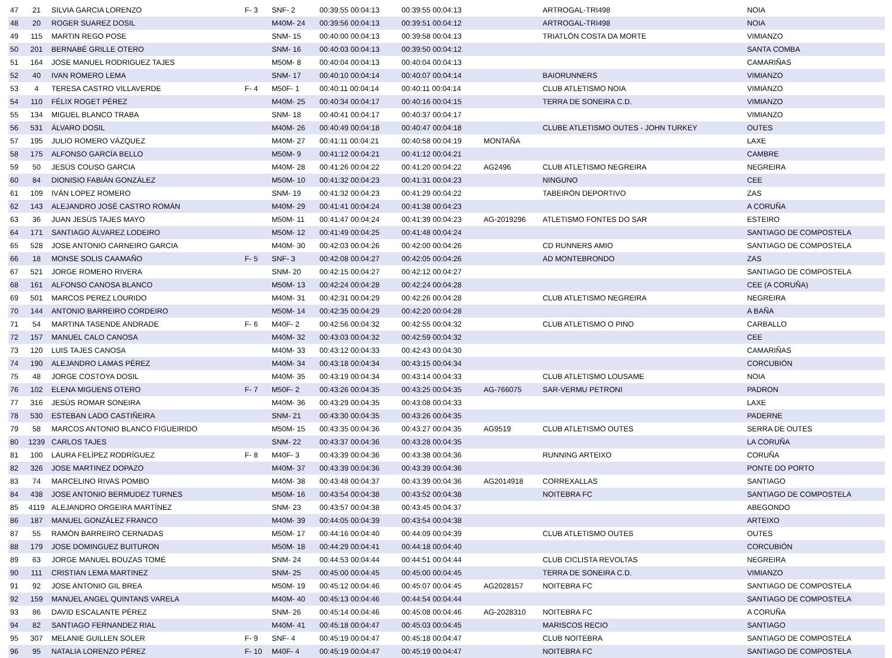| 47 | 21 | SILVIA GARCIA LORENZO | F- 3 | SNF- 2 | 00:39:55 00:04:13 | 00:39:55 00:04:13 | | ARTROGAL-TRI498 | NOIA |
| 48 | 20 | ROGER SUAREZ DOSIL | | M40M- 24 | 00:39:56 00:04:13 | 00:39:51 00:04:12 | | ARTROGAL-TRI498 | NOIA |
| 49 | 115 | MARTIN REGO POSE | | SNM- 15 | 00:40:00 00:04:13 | 00:39:58 00:04:13 | | TRIATLÓN COSTA DA MORTE | VIMIANZO |
| 50 | 201 | BERNABÉ GRILLE OTERO | | SNM- 16 | 00:40:03 00:04:13 | 00:39:50 00:04:12 | | | SANTA COMBA |
| 51 | 164 | JOSE MANUEL RODRIGUEZ TAJES | | M50M- 8 | 00:40:04 00:04:13 | 00:40:04 00:04:13 | | | CAMARIÑAS |
| 52 | 40 | IVAN ROMERO LEMA | | SNM- 17 | 00:40:10 00:04:14 | 00:40:07 00:04:14 | | BAIORUNNERS | VIMIANZO |
| 53 | 4 | TERESA CASTRO VILLAVERDE | F- 4 | M50F- 1 | 00:40:11 00:04:14 | 00:40:11 00:04:14 | | CLUB ATLETISMO NOIA | VIMIANZO |
| 54 | 110 | FÉLIX ROGET PÉREZ | | M40M- 25 | 00:40:34 00:04:17 | 00:40:16 00:04:15 | | TERRA DE SONEIRA C.D. | VIMIANZO |
| 55 | 134 | MIGUEL BLANCO TRABA | | SNM- 18 | 00:40:41 00:04:17 | 00:40:37 00:04:17 | | | VIMIANZO |
| 56 | 531 | ÁLVARO DOSIL | | M40M- 26 | 00:40:49 00:04:18 | 00:40:47 00:04:18 | | CLUBE ATLETISMO OUTES - JOHN TURKEY | OUTES |
| 57 | 195 | JULIO ROMERO VÁZQUEZ | | M40M- 27 | 00:41:11 00:04:21 | 00:40:58 00:04:19 | MONTAÑA | | LAXE |
| 58 | 175 | ALFONSO GARCÍA BELLO | | M50M- 9 | 00:41:12 00:04:21 | 00:41:12 00:04:21 | | | CAMBRE |
| 59 | 50 | JESÚS COUSO GARCIA | | M40M- 28 | 00:41:26 00:04:22 | 00:41:20 00:04:22 | AG2496 | CLUB ATLETISMO NEGREIRA | NEGREIRA |
| 60 | 84 | DIONISIO FABIÁN GONZÁLEZ | | M50M- 10 | 00:41:32 00:04:23 | 00:41:31 00:04:23 | | NINGUNO | CEE |
| 61 | 109 | IVÁN LOPEZ ROMERO | | SNM- 19 | 00:41:32 00:04:23 | 00:41:29 00:04:22 | | TABEIRÓN DEPORTIVO | ZAS |
| 62 | 143 | ALEJANDRO JOSÉ CASTRO ROMÁN | | M40M- 29 | 00:41:41 00:04:24 | 00:41:38 00:04:23 | | | A CORUÑA |
| 63 | 36 | JUAN JESÚS TAJES MAYO | | M50M- 11 | 00:41:47 00:04:24 | 00:41:39 00:04:23 | AG-2019296 | ATLETISMO FONTES DO SAR | ESTEIRO |
| 64 | 171 | SANTIAGO ÁLVAREZ LODEIRO | | M50M- 12 | 00:41:49 00:04:25 | 00:41:48 00:04:24 | | | SANTIAGO DE COMPOSTELA |
| 65 | 528 | JOSE ANTONIO CARNEIRO GARCIA | | M40M- 30 | 00:42:03 00:04:26 | 00:42:00 00:04:26 | | CD RUNNERS AMIO | SANTIAGO DE COMPOSTELA |
| 66 | 18 | MONSE SOLIS CAAMAÑO | F- 5 | SNF- 3 | 00:42:08 00:04:27 | 00:42:05 00:04:26 | | AD MONTEBRONDO | ZAS |
| 67 | 521 | JORGE ROMERO RIVERA | | SNM- 20 | 00:42:15 00:04:27 | 00:42:12 00:04:27 | | | SANTIAGO DE COMPOSTELA |
| 68 | 161 | ALFONSO CANOSA BLANCO | | M50M- 13 | 00:42:24 00:04:28 | 00:42:24 00:04:28 | | | CEE (A CORUÑA) |
| 69 | 501 | MARCOS PEREZ LOURIDO | | M40M- 31 | 00:42:31 00:04:29 | 00:42:26 00:04:28 | | CLUB ATLETISMO NEGREIRA | NEGREIRA |
| 70 | 144 | ANTONIO BARREIRO CORDEIRO | | M50M- 14 | 00:42:35 00:04:29 | 00:42:20 00:04:28 | | | A BAÑA |
| 71 | 54 | MARTINA TASENDE ANDRADE | F- 6 | M40F- 2 | 00:42:56 00:04:32 | 00:42:55 00:04:32 | | CLUB ATLETISMO O PINO | CARBALLO |
| 72 | 157 | MANUEL CALO CANOSA | | M40M- 32 | 00:43:03 00:04:32 | 00:42:59 00:04:32 | | | CEE |
| 73 | 120 | LUIS TAJES CANOSA | | M40M- 33 | 00:43:12 00:04:33 | 00:42:43 00:04:30 | | | CAMARIÑAS |
| 74 | 190 | ALEJANDRO LAMAS PÉREZ | | M40M- 34 | 00:43:18 00:04:34 | 00:43:15 00:04:34 | | | CORCUBIÓN |
| 75 | 48 | JORGE COSTOYA DOSIL | | M40M- 35 | 00:43:19 00:04:34 | 00:43:14 00:04:33 | | CLUB ATLETISMO LOUSAME | NOIA |
| 76 | 102 | ELENA MIGUENS OTERO | F- 7 | M50F- 2 | 00:43:26 00:04:35 | 00:43:25 00:04:35 | AG-766075 | SAR-VERMU PETRONI | PADRON |
| 77 | 316 | JESÚS ROMAR SONEIRA | | M40M- 36 | 00:43:29 00:04:35 | 00:43:08 00:04:33 | | | LAXE |
| 78 | 530 | ESTEBAN LADO CASTIÑEIRA | | SNM- 21 | 00:43:30 00:04:35 | 00:43:26 00:04:35 | | | PADERNE |
| 79 | 58 | MARCOS ANTONIO BLANCO FIGUEIRIDO | | M50M- 15 | 00:43:35 00:04:36 | 00:43:27 00:04:35 | AG9519 | CLUB ATLETISMO OUTES | SERRA DE OUTES |
| 80 | 1239 | CARLOS TAJES | | SNM- 22 | 00:43:37 00:04:36 | 00:43:28 00:04:35 | | | LA CORUÑA |
| 81 | 100 | LAURA FELÍPEZ RODRÍGUEZ | F- 8 | M40F- 3 | 00:43:39 00:04:36 | 00:43:38 00:04:36 | | RUNNING ARTEIXO | CORUÑA |
| 82 | 326 | JOSE MARTINEZ DOPAZO | | M40M- 37 | 00:43:39 00:04:36 | 00:43:39 00:04:36 | | | PONTE DO PORTO |
| 83 | 74 | MARCELINO RIVAS POMBO | | M40M- 38 | 00:43:48 00:04:37 | 00:43:39 00:04:36 | AG2014918 | CORREXALLAS | SANTIAGO |
| 84 | 438 | JOSE ANTONIO BERMUDEZ TURNES | | M50M- 16 | 00:43:54 00:04:38 | 00:43:52 00:04:38 | | NOITEBRA FC | SANTIAGO DE COMPOSTELA |
| 85 | 4119 | ALEJANDRO ORGEIRA MARTÍNEZ | | SNM- 23 | 00:43:57 00:04:38 | 00:43:45 00:04:37 | | | ABEGONDO |
| 86 | 187 | MANUEL GONZÁLEZ FRANCO | | M40M- 39 | 00:44:05 00:04:39 | 00:43:54 00:04:38 | | | ARTEIXO |
| 87 | 55 | RAMÓN BARREIRO CERNADAS | | M50M- 17 | 00:44:16 00:04:40 | 00:44:09 00:04:39 | | CLUB ATLETISMO OUTES | OUTES |
| 88 | 179 | JOSE DOMINGUEZ BUITURON | | M50M- 18 | 00:44:29 00:04:41 | 00:44:18 00:04:40 | | | CORCUBIÓN |
| 89 | 63 | JORGE MANUEL BOUZAS TOMÉ | | SNM- 24 | 00:44:53 00:04:44 | 00:44:51 00:04:44 | | CLUB CICLISTA REVOLTAS | NEGREIRA |
| 90 | 111 | CRISTIAN LEMA MARTINEZ | | SNM- 25 | 00:45:00 00:04:45 | 00:45:00 00:04:45 | | TERRA DE SONEIRA C.D. | VIMIANZO |
| 91 | 92 | JOSE ANTONIO GIL BREA | | M50M- 19 | 00:45:12 00:04:46 | 00:45:07 00:04:45 | AG2028157 | NOITEBRA FC | SANTIAGO DE COMPOSTELA |
| 92 | 159 | MANUEL ANGEL QUINTANS VARELA | | M40M- 40 | 00:45:13 00:04:46 | 00:44:54 00:04:44 | | | SANTIAGO DE COMPOSTELA |
| 93 | 86 | DAVID ESCALANTE PÉREZ | | SNM- 26 | 00:45:14 00:04:46 | 00:45:08 00:04:46 | AG-2028310 | NOITEBRA FC | A CORUÑA |
| 94 | 82 | SANTIAGO FERNANDEZ RIAL | | M40M- 41 | 00:45:18 00:04:47 | 00:45:03 00:04:45 | | MARISCOS RECIO | SANTIAGO |
| 95 | 307 | MELANIE GUILLEN SOLER | F- 9 | SNF- 4 | 00:45:19 00:04:47 | 00:45:18 00:04:47 | | CLUB NOITEBRA | SANTIAGO DE COMPOSTELA |
| 96 | 95 | NATALIA LORENZO PÉREZ | F- 10 | M40F- 4 | 00:45:19 00:04:47 | 00:45:19 00:04:47 | | NOITEBRA FC | SANTIAGO DE COMPOSTELA |